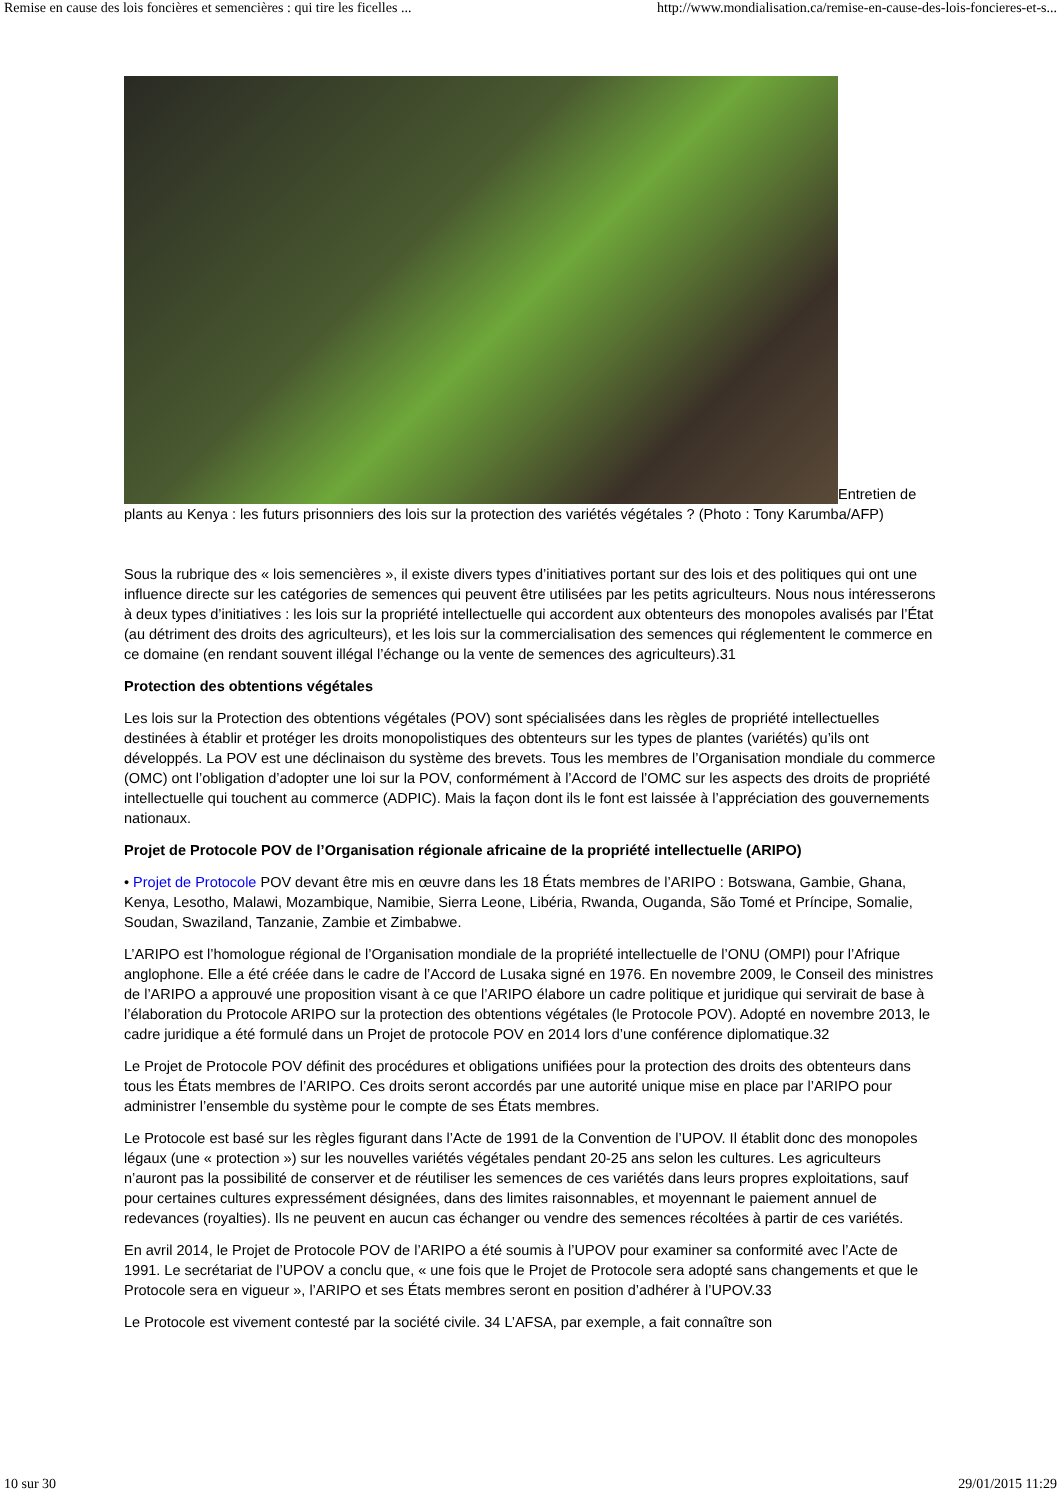Remise en cause des lois foncières et semencières : qui tire les ficelles ... http://www.mondialisation.ca/remise-en-cause-des-lois-foncieres-et-s...
Entretien de plants au Kenya : les futurs prisonniers des lois sur la protection des variétés végétales ? (Photo : Tony Karumba/AFP)
Sous la rubrique des « lois semencières », il existe divers types d’initiatives portant sur des lois et des politiques qui ont une influence directe sur les catégories de semences qui peuvent être utilisées par les petits agriculteurs. Nous nous intéresserons à deux types d’initiatives : les lois sur la propriété intellectuelle qui accordent aux obtenteurs des monopoles avalisés par l’État (au détriment des droits des agriculteurs), et les lois sur la commercialisation des semences qui réglementent le commerce en ce domaine (en rendant souvent illégal l’échange ou la vente de semences des agriculteurs).31
Protection des obtentions végétales
Les lois sur la Protection des obtentions végétales (POV) sont spécialisées dans les règles de propriété intellectuelles destinées à établir et protéger les droits monopolistiques des obtenteurs sur les types de plantes (variétés) qu’ils ont développés. La POV est une déclinaison du système des brevets. Tous les membres de l’Organisation mondiale du commerce (OMC) ont l’obligation d’adopter une loi sur la POV, conformément à l’Accord de l’OMC sur les aspects des droits de propriété intellectuelle qui touchent au commerce (ADPIC). Mais la façon dont ils le font est laissée à l’appréciation des gouvernements nationaux.
Projet de Protocole POV de l’Organisation régionale africaine de la propriété intellectuelle (ARIPO)
• Projet de Protocole POV devant être mis en œuvre dans les 18 États membres de l’ARIPO : Botswana, Gambie, Ghana, Kenya, Lesotho, Malawi, Mozambique, Namibie, Sierra Leone, Libéria, Rwanda, Ouganda, São Tomé et Príncipe, Somalie, Soudan, Swaziland, Tanzanie, Zambie et Zimbabwe.
L’ARIPO est l’homologue régional de l’Organisation mondiale de la propriété intellectuelle de l’ONU (OMPI) pour l’Afrique anglophone. Elle a été créée dans le cadre de l’Accord de Lusaka signé en 1976. En novembre 2009, le Conseil des ministres de l’ARIPO a approuvé une proposition visant à ce que l’ARIPO élabore un cadre politique et juridique qui servirait de base à l’élaboration du Protocole ARIPO sur la protection des obtentions végétales (le Protocole POV). Adopté en novembre 2013, le cadre juridique a été formulé dans un Projet de protocole POV en 2014 lors d’une conférence diplomatique.32
Le Projet de Protocole POV définit des procédures et obligations unifiées pour la protection des droits des obtenteurs dans tous les États membres de l’ARIPO. Ces droits seront accordés par une autorité unique mise en place par l’ARIPO pour administrer l’ensemble du système pour le compte de ses États membres.
Le Protocole est basé sur les règles figurant dans l’Acte de 1991 de la Convention de l’UPOV. Il établit donc des monopoles légaux (une « protection ») sur les nouvelles variétés végétales pendant 20-25 ans selon les cultures. Les agriculteurs n’auront pas la possibilité de conserver et de réutiliser les semences de ces variétés dans leurs propres exploitations, sauf pour certaines cultures expressément désignées, dans des limites raisonnables, et moyennant le paiement annuel de redevances (royalties). Ils ne peuvent en aucun cas échanger ou vendre des semences récoltées à partir de ces variétés.
En avril 2014, le Projet de Protocole POV de l’ARIPO a été soumis à l’UPOV pour examiner sa conformité avec l’Acte de 1991. Le secrétariat de l’UPOV a conclu que, « une fois que le Projet de Protocole sera adopté sans changements et que le Protocole sera en vigueur », l’ARIPO et ses États membres seront en position d’adhérer à l’UPOV.33
Le Protocole est vivement contesté par la société civile. 34 L’AFSA, par exemple, a fait connaître son
10 sur 30 29/01/2015 11:29